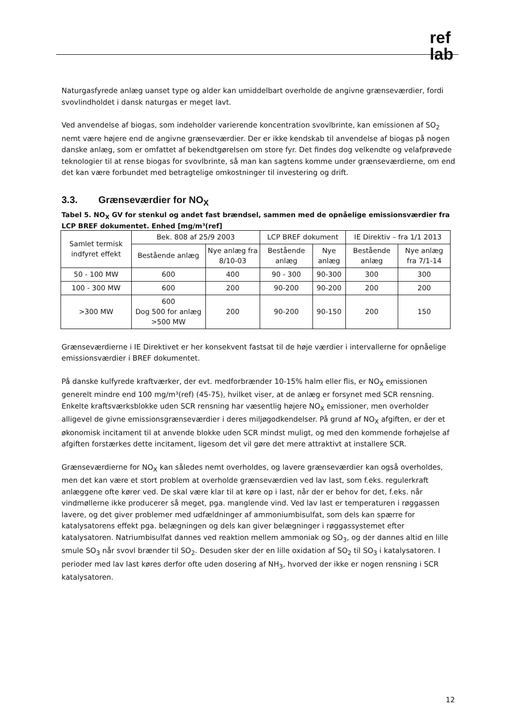ref
lab
Naturgasfyrede anlæg uanset type og alder kan umiddelbart overholde de angivne grænseværdier, fordi svovlindholdet i dansk naturgas er meget lavt.
Ved anvendelse af biogas, som indeholder varierende koncentration svovlbrinte, kan emissionen af SO<sub>2</sub> nemt være højere end de angivne grænseværdier. Der er ikke kendskab til anvendelse af biogas på nogen danske anlæg, som er omfattet af bekendtgørelsen om store fyr. Det findes dog velkendte og velafprøvede teknologier til at rense biogas for svovlbrinte, så man kan sagtens komme under grænseværdierne, om end det kan være forbundet med betragtelige omkostninger til investering og drift.
3.3. Grænseværdier for NO<sub>X</sub>
Tabel 5. NO<sub>X</sub> GV for stenkul og andet fast brændsel, sammen med de opnåelige emissionsværdier fra LCP BREF dokumentet. Enhed [mg/m³(ref]
| Samlet termisk indfyret effekt | Bek. 808 af 25/9 2003 | | LCP BREF dokument | | IE Direktiv – fra 1/1 2013 | |
| --- | --- | --- | --- | --- | --- | --- |
| | Bestående anlæg | Nye anlæg fra 8/10-03 | Bestående anlæg | Nye anlæg | Bestående anlæg | Nye anlæg fra 7/1-14 |
| 50 - 100 MW | 600 | 400 | 90 - 300 | 90-300 | 300 | 300 |
| 100 - 300 MW | 600 | 200 | 90-200 | 90-200 | 200 | 200 |
| >300 MW | 600 Dog 500 for anlæg >500 MW | 200 | 90-200 | 90-150 | 200 | 150 |
Grænseværdierne i IE Direktivet er her konsekvent fastsat til de høje værdier i intervallerne for opnåelige emissionsværdier i BREF dokumentet.
På danske kulfyrede kraftværker, der evt. medforbrænder 10-15% halm eller flis, er NO<sub>X</sub> emissionen generelt mindre end 100 mg/m³(ref) (45-75), hvilket viser, at de anlæg er forsynet med SCR rensning. Enkelte kraftsværksblokke uden SCR rensning har væsentlig højere NO<sub>X</sub> emissioner, men overholder alligevel de givne emissionsgrænseværdier i deres miljøgodkendelser. På grund af NO<sub>X</sub> afgiften, er der et økonomisk incitament til at anvende blokke uden SCR mindst muligt, og med den kommende forhøjelse af afgiften forstærkes dette incitament, ligesom det vil gøre det mere attraktivt at installere SCR.
Grænseværdierne for NO<sub>X</sub> kan således nemt overholdes, og lavere grænseværdier kan også overholdes, men det kan være et stort problem at overholde grænseværdien ved lav last, som f.eks. regulerkraft anlæggene ofte kører ved. De skal være klar til at køre op i last, når der er behov for det, f.eks. når vindmøllerne ikke producerer så meget, pga. manglende vind. Ved lav last er temperaturen i røggassen lavere, og det giver problemer med udfældninger af ammoniumbisulfat, som dels kan spærre for katalysatorens effekt pga. belægningen og dels kan giver belægninger i røggassystemet efter katalysatoren. Natriumbisulfat dannes ved reaktion mellem ammoniak og SO<sub>3</sub>, og der dannes altid en lille smule SO<sub>3</sub> når svovl brænder til SO<sub>2</sub>. Desuden sker der en lille oxidation af SO<sub>2</sub> til SO<sub>3</sub> i katalysatoren. I perioder med lav last køres derfor ofte uden dosering af NH<sub>3</sub>, hvorved der ikke er nogen rensning i SCR katalysatoren.
12